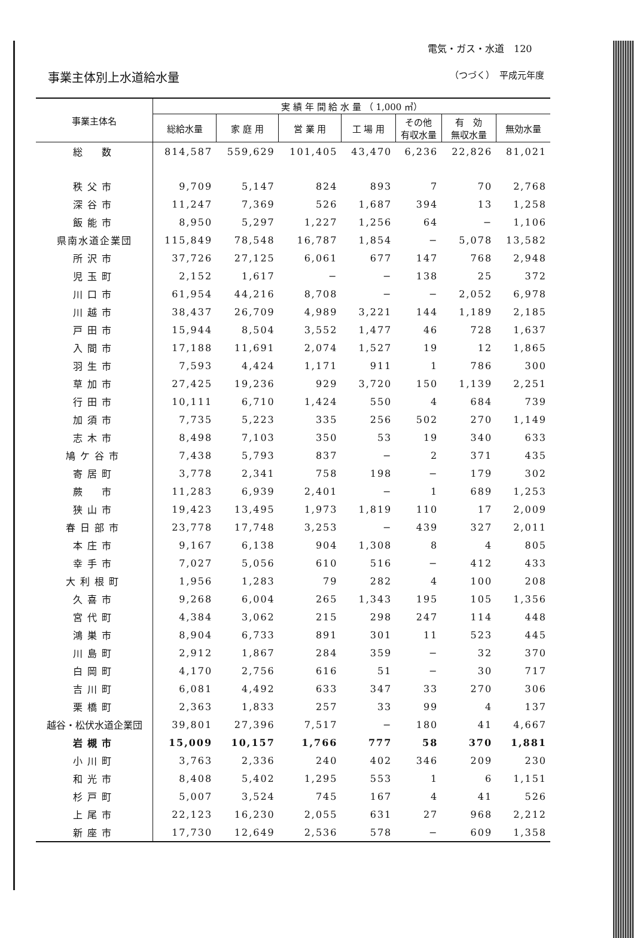電気・ガス・水道　120
事業主体別上水道給水量 （つづく）　平成元年度
| 事業主体名 | 実 績 年 間 給 水 量 （ 1,000 ㎥） | | | | | | |
| --- | --- | --- | --- | --- | --- | --- | --- |
| | 総給水量 | 家 庭 用 | 営 業 用 | 工 場 用 | その他 有収水量 | 有 効 無収水量 | 無効水量 |
| 総 数 | 814,587 | 559,629 | 101,405 | 43,470 | 6,236 | 22,826 | 81,021 |
| 秩父市 | 9,709 | 5,147 | 824 | 893 | 7 | 70 | 2,768 |
| 深谷市 | 11,247 | 7,369 | 526 | 1,687 | 394 | 13 | 1,258 |
| 飯能市 | 8,950 | 5,297 | 1,227 | 1,256 | 64 | − | 1,106 |
| 県南水道企業団 | 115,849 | 78,548 | 16,787 | 1,854 | − | 5,078 | 13,582 |
| 所沢市 | 37,726 | 27,125 | 6,061 | 677 | 147 | 768 | 2,948 |
| 児玉町 | 2,152 | 1,617 | − | − | 138 | 25 | 372 |
| 川口市 | 61,954 | 44,216 | 8,708 | − | − | 2,052 | 6,978 |
| 川越市 | 38,437 | 26,709 | 4,989 | 3,221 | 144 | 1,189 | 2,185 |
| 戸田市 | 15,944 | 8,504 | 3,552 | 1,477 | 46 | 728 | 1,637 |
| 入間市 | 17,188 | 11,691 | 2,074 | 1,527 | 19 | 12 | 1,865 |
| 羽生市 | 7,593 | 4,424 | 1,171 | 911 | 1 | 786 | 300 |
| 草加市 | 27,425 | 19,236 | 929 | 3,720 | 150 | 1,139 | 2,251 |
| 行田市 | 10,111 | 6,710 | 1,424 | 550 | 4 | 684 | 739 |
| 加須市 | 7,735 | 5,223 | 335 | 256 | 502 | 270 | 1,149 |
| 志木市 | 8,498 | 7,103 | 350 | 53 | 19 | 340 | 633 |
| 鳩ケ谷市 | 7,438 | 5,793 | 837 | − | 2 | 371 | 435 |
| 寄居町 | 3,778 | 2,341 | 758 | 198 | − | 179 | 302 |
| 蕨 市 | 11,283 | 6,939 | 2,401 | − | 1 | 689 | 1,253 |
| 狭山市 | 19,423 | 13,495 | 1,973 | 1,819 | 110 | 17 | 2,009 |
| 春日部市 | 23,778 | 17,748 | 3,253 | − | 439 | 327 | 2,011 |
| 本庄市 | 9,167 | 6,138 | 904 | 1,308 | 8 | 4 | 805 |
| 幸手市 | 7,027 | 5,056 | 610 | 516 | − | 412 | 433 |
| 大利根町 | 1,956 | 1,283 | 79 | 282 | 4 | 100 | 208 |
| 久喜市 | 9,268 | 6,004 | 265 | 1,343 | 195 | 105 | 1,356 |
| 宮代町 | 4,384 | 3,062 | 215 | 298 | 247 | 114 | 448 |
| 鴻巣市 | 8,904 | 6,733 | 891 | 301 | 11 | 523 | 445 |
| 川島町 | 2,912 | 1,867 | 284 | 359 | − | 32 | 370 |
| 白岡町 | 4,170 | 2,756 | 616 | 51 | − | 30 | 717 |
| 吉川町 | 6,081 | 4,492 | 633 | 347 | 33 | 270 | 306 |
| 栗橋町 | 2,363 | 1,833 | 257 | 33 | 99 | 4 | 137 |
| 越谷・松伏水道企業団 | 39,801 | 27,396 | 7,517 | − | 180 | 41 | 4,667 |
| 岩槻市 | 15,009 | 10,157 | 1,766 | 777 | 58 | 370 | 1,881 |
| 小川町 | 3,763 | 2,336 | 240 | 402 | 346 | 209 | 230 |
| 和光市 | 8,408 | 5,402 | 1,295 | 553 | 1 | 6 | 1,151 |
| 杉戸町 | 5,007 | 3,524 | 745 | 167 | 4 | 41 | 526 |
| 上尾市 | 22,123 | 16,230 | 2,055 | 631 | 27 | 968 | 2,212 |
| 新座市 | 17,730 | 12,649 | 2,536 | 578 | − | 609 | 1,358 |